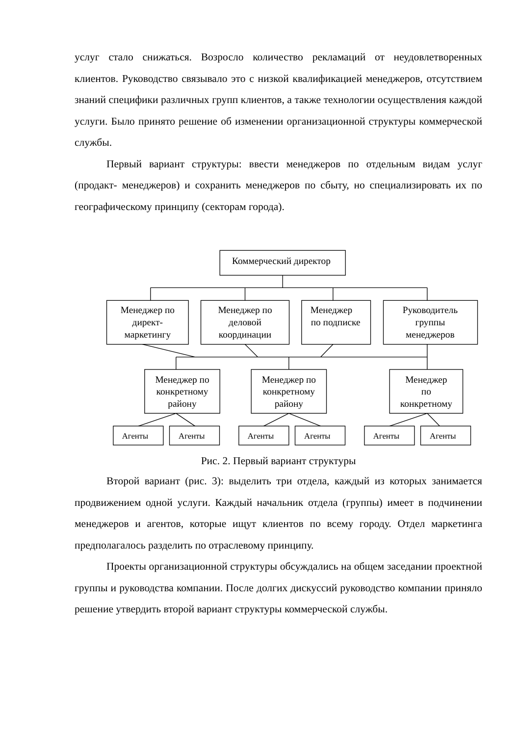услуг стало снижаться. Возросло количество рекламаций от неудовлетворенных клиентов. Руководство связывало это с низкой квалификацией менеджеров, отсутствием знаний специфики различных групп клиентов, а также технологии осуществления каждой услуги. Было принято решение об изменении организационной структуры коммерческой службы.
Первый вариант структуры: ввести менеджеров по отдельным видам услуг (продакт- менеджеров) и сохранить менеджеров по сбыту, но специализировать их по географическому принципу (секторам города).
Коммерческий директор
Менеджер по
директ-
маркетингу
Менеджер по
деловой
координации
Менеджер
по подписке
Руководитель
группы
менеджеров
Менеджер по
конкретному
району
Менеджер по
конкретному
району
Менеджер
по
конкретному
Агенты
Агенты
Агенты
Агенты
Агенты
Агенты
Рис. 2. Первый вариант структуры
Второй вариант (рис. 3): выделить три отдела, каждый из которых занимается продвижением одной услуги. Каждый начальник отдела (группы) имеет в подчинении менеджеров и агентов, которые ищут клиентов по всему городу. Отдел маркетинга предполагалось разделить по отраслевому принципу.
Проекты организационной структуры обсуждались на общем заседании проектной группы и руководства компании. После долгих дискуссий руководство компании приняло решение утвердить второй вариант структуры коммерческой службы.